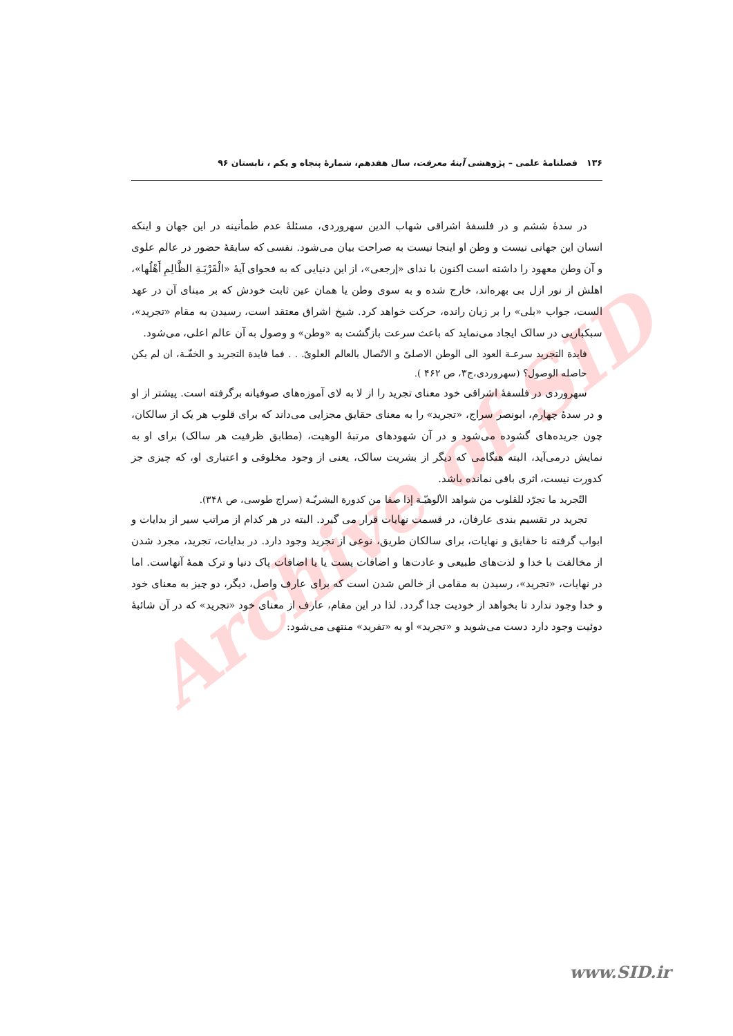Archive of SID
۱۳۶ فصلنامۀ علمی – پژوهشی آینۀ معرفت، سال هفدهم، شمارۀ پنجاه و یکم ، تابستان ۹۶
در سدۀ ششم و در فلسفۀ اشراقی شهاب الدین سهروردی، مسئلۀ عدم طمأنینه در این جهان و اینکه انسان این جهانی نیست و وطن او اینجا نیست به صراحت بیان می‌شود. نفسی که سابقۀ حضور در عالم علوی و آن وطن معهود را داشته است اکنون با ندای «إرجعی»، از این دنیایی که به فحوای آیۀ «الْقَرْيَـةِ الظَّالِمِ أَهْلُها»، اهلش از نور ازل بی بهره‌اند، خارج شده و به سوی وطن یا همان عین ثابت خودش که بر مبنای آن در عهد الست، جواب «بلی» را بر زبان رانده، حرکت خواهد کرد. شیخ اشراق معتقد است، رسیدن به مقام «تجرید»، سبکباریی در سالک ایجاد می‌نماید که باعث سرعت بازگشت به «وطن» و وصول به آن عالم اعلی، می‌شود.
فایدة التجرید سرعـة العود الی الوطن الاصلیّ و الاتّصال بالعالم العلویّ. . . فما فایدة التجرید و الخفّـة، ان لم یکن حاصله الوصول؟ (سهروردی،ج۳، ص ۴۶۲ ).
سهروردی در فلسفۀ اشراقی خود معنای تجرید را از لا به لای آموزه‌های صوفیانه برگرفته است. پیشتر از او و در سدۀ چهارم، ابونصر سراج، «تجرید» را به معنای حقایق مجزایی می‌داند که برای قلوب هر یک از سالکان، چون جریده‌های گشوده می‌شود و در آن شهودهای مرتبۀ الوهیت، (مطابق ظرفیت هر سالک) برای او به نمایش درمی‌آید، البته هنگامی که دیگر از بشریت سالک، یعنی از وجود مخلوقی و اعتباری او، که چیزی جز کدورت نیست، اثری باقی نمانده باشد.
التّجرید ما تجرّد للقلوب من شواهد الألوهيّـة إذا صفا من كدورة البشريّـة (سراج طوسی، ص ۳۴۸).
تجرید در تقسیم بندی عارفان، در قسمت نهایات قرار می گیرد. البته در هر کدام از مراتب سیر از بدایات و ابواب گرفته تا حقایق و نهایات، برای سالکان طریق، نوعی از تجرید وجود دارد. در بدایات، تجرید، مجرد شدن از مخالفت با خدا و لذت‌های طبیعی و عادت‌ها و اضافات پست یا یا اضافات پاک دنیا و ترک همۀ آنهاست. اما در نهایات، «تجرید»، رسیدن به مقامی از خالص شدن است که برای عارف واصل، دیگر، دو چیز به معنای خود و خدا وجود ندارد تا بخواهد از خودیت جدا گردد. لذا در این مقام، عارف از معنای خود «تجرید» که در آن شائبۀ دوئیت وجود دارد دست می‌شوید و «تجرید» او به «تفرید» منتهی می‌شود:
www.SID.ir